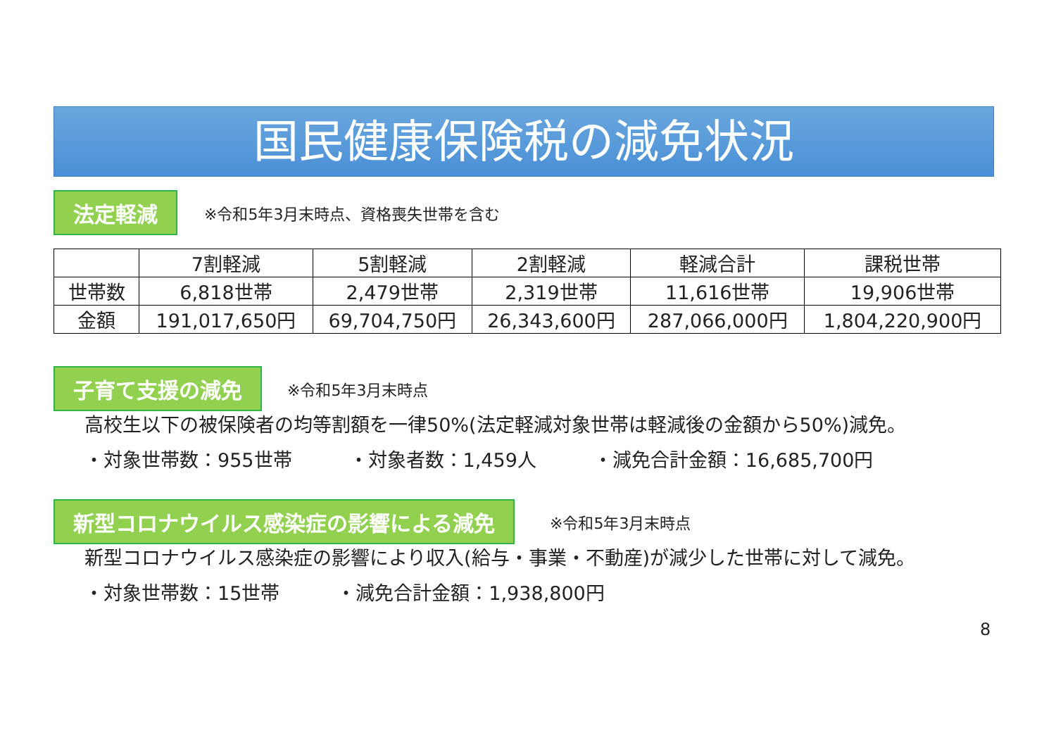国民健康保険税の減免状況
法定軽減 ※令和5年3月末時点、資格喪失世帯を含む
| | 7割軽減 | 5割軽減 | 2割軽減 | 軽減合計 | 課税世帯 |
| --- | --- | --- | --- | --- | --- |
| 世帯数 | 6,818世帯 | 2,479世帯 | 2,319世帯 | 11,616世帯 | 19,906世帯 |
| 金額 | 191,017,650円 | 69,704,750円 | 26,343,600円 | 287,066,000円 | 1,804,220,900円 |
子育て支援の減免 ※令和5年3月末時点
高校生以下の被保険者の均等割額を一律50%(法定軽減対象世帯は軽減後の金額から50%)減免。
・対象世帯数：955世帯　　　・対象者数：1,459人　　　・減免合計金額：16,685,700円
新型コロナウイルス感染症の影響による減免 ※令和5年3月末時点
新型コロナウイルス感染症の影響により収入(給与・事業・不動産)が減少した世帯に対して減免。
・対象世帯数：15世帯　　　・減免合計金額：1,938,800円
8